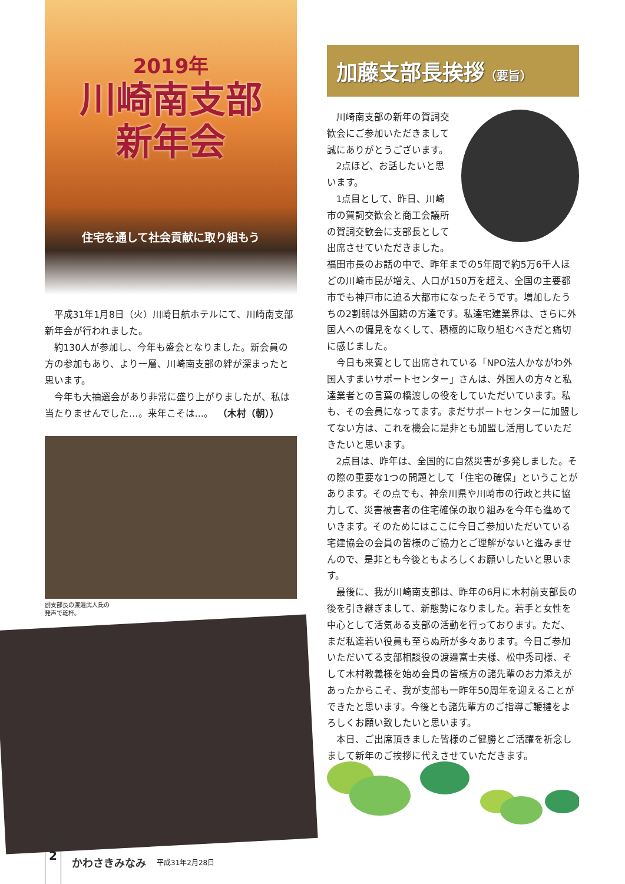2019年
川崎南支部
新年会
住宅を通して社会貢献に取り組もう
平成31年1月8日（火）川崎日航ホテルにて、川崎南支部新年会が行われました。
約130人が参加し、今年も盛会となりました。新会員の方の参加もあり、より一層、川崎南支部の絆が深まったと思います。
今年も大抽選会があり非常に盛り上がりましたが、私は当たりませんでした…。来年こそは…。　（木村（朝））
副支部長の渡邉武人氏の
発声で乾杯。
加藤支部長挨拶（要旨）
川崎南支部の新年の賀詞交歓会にご参加いただきまして誠にありがとうございます。
2点ほど、お話したいと思います。
1点目として、昨日、川崎市の賀詞交歓会と商工会議所の賀詞交歓会に支部長として出席させていただきました。福田市長のお話の中で、昨年までの5年間で約5万6千人ほどの川崎市民が増え、人口が150万を超え、全国の主要都市でも神戸市に迫る大都市になったそうです。増加したうちの2割弱は外国籍の方達です。私達宅建業界は、さらに外国人への偏見をなくして、積極的に取り組むべきだと痛切に感じました。
今日も来賓として出席されている「NPO法人かながわ外国人すまいサポートセンター」さんは、外国人の方々と私達業者との言葉の橋渡しの役をしていただいています。私も、その会員になってます。まだサポートセンターに加盟してない方は、これを機会に是非とも加盟し活用していただきたいと思います。
2点目は、昨年は、全国的に自然災害が多発しました。その際の重要な1つの問題として「住宅の確保」ということがあります。その点でも、神奈川県や川崎市の行政と共に協力して、災害被害者の住宅確保の取り組みを今年も進めていきます。そのためにはここに今日ご参加いただいている宅建協会の会員の皆様のご協力とご理解がないと進みませんので、是非とも今後ともよろしくお願いしたいと思います。
最後に、我が川崎南支部は、昨年の6月に木村前支部長の後を引き継ぎまして、新態勢になりました。若手と女性を中心として活気ある支部の活動を行っております。ただ、まだ私達若い役員も至らぬ所が多々あります。今日ご参加いただいてる支部相談役の渡邉富士夫様、松中秀司様、そして木村教義様を始め会員の皆様方の諸先輩のお力添えがあったからこそ、我が支部も一昨年50周年を迎えることができたと思います。今後とも諸先輩方のご指導ご鞭撻をよろしくお願い致したいと思います。
本日、ご出席頂きました皆様のご健勝とご活躍を祈念しまして新年のご挨拶に代えさせていただきます。
2
かわさきみなみ 平成31年2月28日